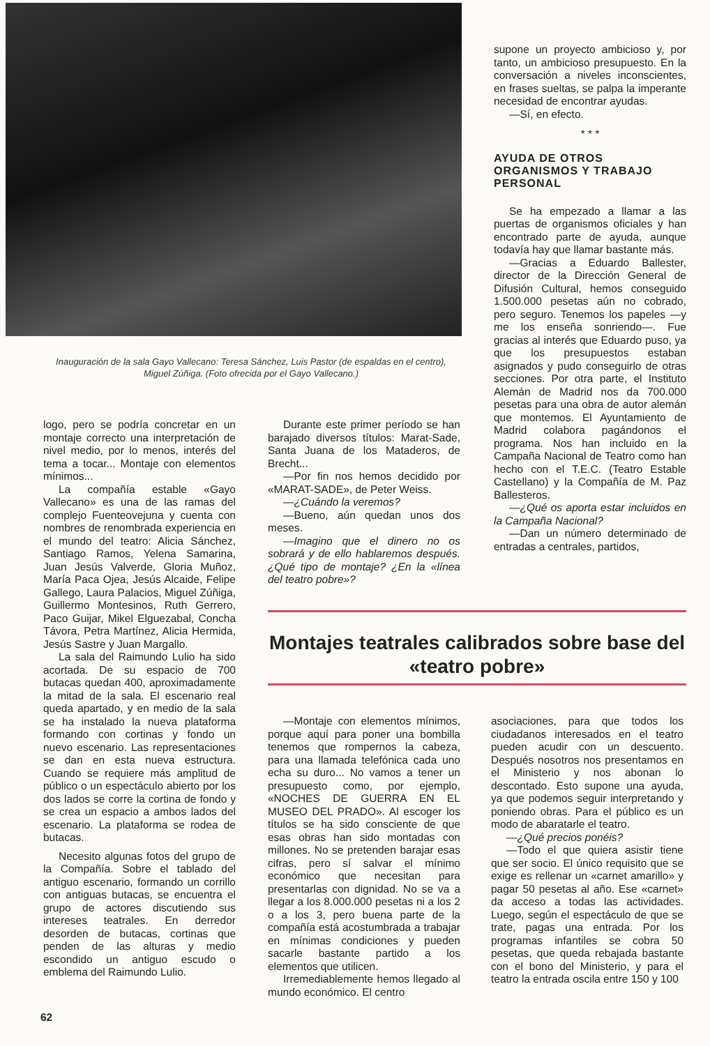Inauguración de la sala Gayo Vallecano: Teresa Sánchez, Luis Pastor (de espaldas en el centro), Miguel Zúñiga. (Foto ofrecida por el Gayo Vallecano.)
supone un proyecto ambicioso y, por tanto, un ambicioso presupuesto. En la conversación a niveles inconscientes, en frases sueltas, se palpa la imperante necesidad de encontrar ayudas.
—Sí, en efecto.
* * *
AYUDA DE OTROS ORGANISMOS Y TRABAJO PERSONAL
Se ha empezado a llamar a las puertas de organismos oficiales y han encontrado parte de ayuda, aunque todavía hay que llamar bastante más.
—Gracias a Eduardo Ballester, director de la Dirección General de Difusión Cultural, hemos conseguido 1.500.000 pesetas aún no cobrado, pero seguro. Tenemos los papeles —y me los enseña sonriendo—. Fue gracias al interés que Eduardo puso, ya que los presupuestos estaban asignados y pudo conseguirlo de otras secciones. Por otra parte, el Instituto Alemán de Madrid nos da 700.000 pesetas para una obra de autor alemán que montemos. El Ayuntamiento de Madrid colabora pagándonos el programa. Nos han incluido en la Campaña Nacional de Teatro como han hecho con el T.E.C. (Teatro Estable Castellano) y la Compañía de M. Paz Ballesteros.
—¿Qué os aporta estar incluidos en la Campaña Nacional?
—Dan un número determinado de entradas a centrales, partidos,
logo, pero se podría concretar en un montaje correcto una interpretación de nivel medio, por lo menos, interés del tema a tocar... Montaje con elementos mínimos...
La compañía estable «Gayo Vallecano» es una de las ramas del complejo Fuenteovejuna y cuenta con nombres de renombrada experiencia en el mundo del teatro: Alicia Sánchez, Santiago Ramos, Yelena Samarina, Juan Jesús Valverde, Gloria Muñoz, María Paca Ojea, Jesús Alcaide, Felipe Gallego, Laura Palacios, Miguel Zúñiga, Guillermo Montesinos, Ruth Gerrero, Paco Guijar, Mikel Elguezabal, Concha Távora, Petra Martínez, Alicia Hermida, Jesús Sastre y Juan Margallo.
La sala del Raimundo Lulio ha sido acortada. De su espacio de 700 butacas quedan 400, aproximadamente la mitad de la sala. El escenario real queda apartado, y en medio de la sala se ha instalado la nueva plataforma formando con cortinas y fondo un nuevo escenario. Las representaciones se dan en esta nueva estructura. Cuando se requiere más amplitud de público o un espectáculo abierto por los dos lados se corre la cortina de fondo y se crea un espacio a ambos lados del escenario. La plataforma se rodea de butacas.
Necesito algunas fotos del grupo de la Compañía. Sobre el tablado del antiguo escenario, formando un corrillo con antiguas butacas, se encuentra el grupo de actores discutiendo sus intereses teatrales. En derredor desorden de butacas, cortinas que penden de las alturas y medio escondido un antiguo escudo o emblema del Raimundo Lulio.
Durante este primer período se han barajado diversos títulos: Marat-Sade, Santa Juana de los Mataderos, de Brecht...
—Por fin nos hemos decidido por «MARAT-SADE», de Peter Weiss.
—¿Cuándo la veremos?
—Bueno, aún quedan unos dos meses.
—Imagino que el dinero no os sobrará y de ello hablaremos después. ¿Qué tipo de montaje? ¿En la «línea del teatro pobre»?
Montajes teatrales calibrados sobre base del «teatro pobre»
—Montaje con elementos mínimos, porque aquí para poner una bombilla tenemos que rompernos la cabeza, para una llamada telefónica cada uno echa su duro... No vamos a tener un presupuesto como, por ejemplo, «NOCHES DE GUERRA EN EL MUSEO DEL PRADO». Al escoger los títulos se ha sido consciente de que esas obras han sido montadas con millones. No se pretenden barajar esas cifras, pero sí salvar el mínimo económico que necesitan para presentarlas con dignidad. No se va a llegar a los 8.000.000 pesetas ni a los 2 o a los 3, pero buena parte de la compañía está acostumbrada a trabajar en mínimas condiciones y pueden sacarle bastante partido a los elementos que utilicen.
Irremediablemente hemos llegado al mundo económico. El centro
asociaciones, para que todos los ciudadanos interesados en el teatro pueden acudir con un descuento. Después nosotros nos presentamos en el Ministerio y nos abonan lo descontado. Esto supone una ayuda, ya que podemos seguir interpretando y poniendo obras. Para el público es un modo de abaratarle el teatro.
—¿Qué precios ponéis?
—Todo el que quiera asistir tiene que ser socio. El único requisito que se exige es rellenar un «carnet amarillo» y pagar 50 pesetas al año. Ese «carnet» da acceso a todas las actividades. Luego, según el espectáculo de que se trate, pagas una entrada. Por los programas infantiles se cobra 50 pesetas, que queda rebajada bastante con el bono del Ministerio, y para el teatro la entrada oscila entre 150 y 100
62